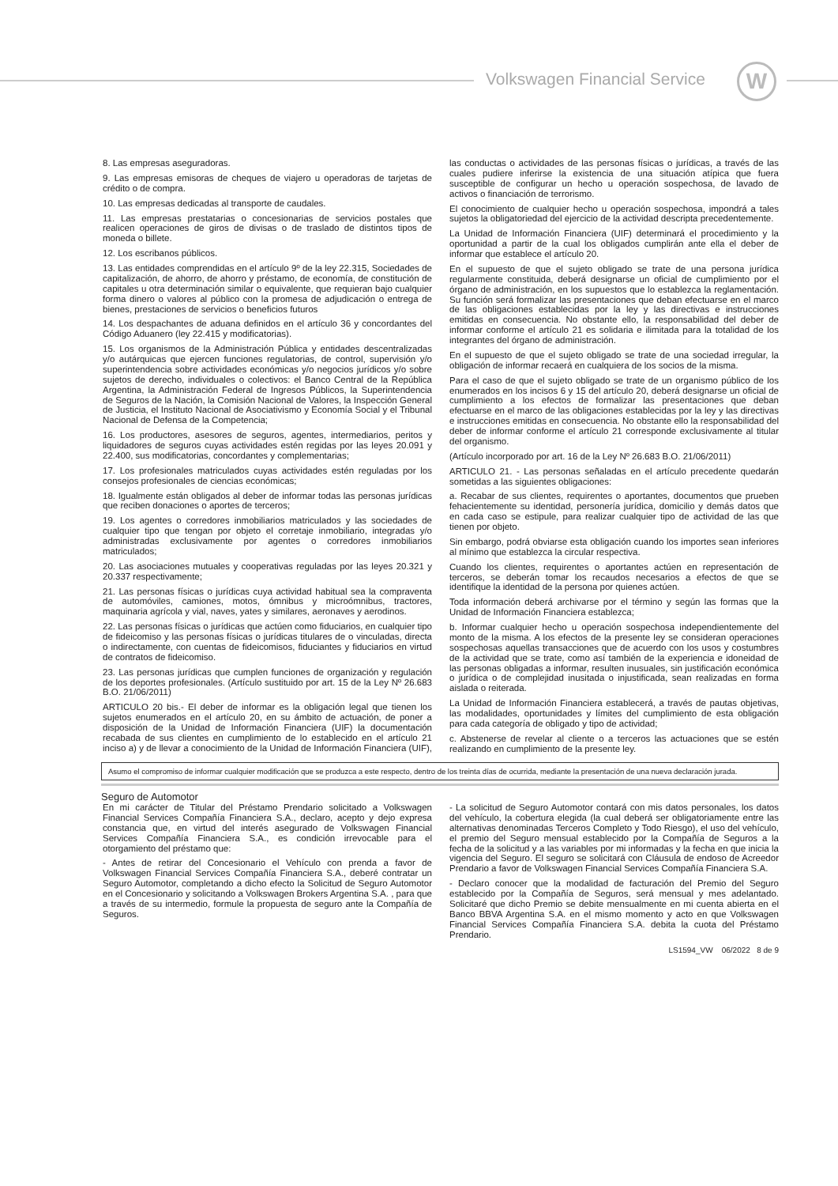Volkswagen Financial Service W
8. Las empresas aseguradoras.
9. Las empresas emisoras de cheques de viajero u operadoras de tarjetas de crédito o de compra.
10. Las empresas dedicadas al transporte de caudales.
11. Las empresas prestatarias o concesionarias de servicios postales que realicen operaciones de giros de divisas o de traslado de distintos tipos de moneda o billete.
12. Los escribanos públicos.
13. Las entidades comprendidas en el artículo 9º de la ley 22.315, Sociedades de capitalización, de ahorro, de ahorro y préstamo, de economía, de constitución de capitales u otra determinación similar o equivalente, que requieran bajo cualquier forma dinero o valores al público con la promesa de adjudicación o entrega de bienes, prestaciones de servicios o beneficios futuros
14. Los despachantes de aduana definidos en el artículo 36 y concordantes del Código Aduanero (ley 22.415 y modificatorias).
15. Los organismos de la Administración Pública y entidades descentralizadas y/o autárquicas que ejercen funciones regulatorias, de control, supervisión y/o superintendencia sobre actividades económicas y/o negocios jurídicos y/o sobre sujetos de derecho, individuales o colectivos: el Banco Central de la República Argentina, la Administración Federal de Ingresos Públicos, la Superintendencia de Seguros de la Nación, la Comisión Nacional de Valores, la Inspección General de Justicia, el Instituto Nacional de Asociativismo y Economía Social y el Tribunal Nacional de Defensa de la Competencia;
16. Los productores, asesores de seguros, agentes, intermediarios, peritos y liquidadores de seguros cuyas actividades estén regidas por las leyes 20.091 y 22.400, sus modificatorias, concordantes y complementarias;
17. Los profesionales matriculados cuyas actividades estén reguladas por los consejos profesionales de ciencias económicas;
18. Igualmente están obligados al deber de informar todas las personas jurídicas que reciben donaciones o aportes de terceros;
19. Los agentes o corredores inmobiliarios matriculados y las sociedades de cualquier tipo que tengan por objeto el corretaje inmobiliario, integradas y/o administradas exclusivamente por agentes o corredores inmobiliarios matriculados;
20. Las asociaciones mutuales y cooperativas reguladas por las leyes 20.321 y 20.337 respectivamente;
21. Las personas físicas o jurídicas cuya actividad habitual sea la compraventa de automóviles, camiones, motos, ómnibus y microómnibus, tractores, maquinaria agrícola y vial, naves, yates y similares, aeronaves y aerodinos.
22. Las personas físicas o jurídicas que actúen como fiduciarios, en cualquier tipo de fideicomiso y las personas físicas o jurídicas titulares de o vinculadas, directa o indirectamente, con cuentas de fideicomisos, fiduciantes y fiduciarios en virtud de contratos de fideicomiso.
23. Las personas jurídicas que cumplen funciones de organización y regulación de los deportes profesionales. (Artículo sustituido por art. 15 de la Ley Nº 26.683 B.O. 21/06/2011)
ARTICULO 20 bis.- El deber de informar es la obligación legal que tienen los sujetos enumerados en el artículo 20, en su ámbito de actuación, de poner a disposición de la Unidad de Información Financiera (UIF) la documentación recabada de sus clientes en cumplimiento de lo establecido en el artículo 21 inciso a) y de llevar a conocimiento de la Unidad de Información Financiera (UIF), las conductas o actividades de las personas físicas o jurídicas, a través de las cuales pudiere inferirse la existencia de una situación atípica que fuera susceptible de configurar un hecho u operación sospechosa, de lavado de activos o financiación de terrorismo.
El conocimiento de cualquier hecho u operación sospechosa, impondrá a tales sujetos la obligatoriedad del ejercicio de la actividad descripta precedentemente.
La Unidad de Información Financiera (UIF) determinará el procedimiento y la oportunidad a partir de la cual los obligados cumplirán ante ella el deber de informar que establece el artículo 20.
En el supuesto de que el sujeto obligado se trate de una persona jurídica regularmente constituida, deberá designarse un oficial de cumplimiento por el órgano de administración, en los supuestos que lo establezca la reglamentación. Su función será formalizar las presentaciones que deban efectuarse en el marco de las obligaciones establecidas por la ley y las directivas e instrucciones emitidas en consecuencia. No obstante ello, la responsabilidad del deber de informar conforme el artículo 21 es solidaria e ilimitada para la totalidad de los integrantes del órgano de administración.
En el supuesto de que el sujeto obligado se trate de una sociedad irregular, la obligación de informar recaerá en cualquiera de los socios de la misma.
Para el caso de que el sujeto obligado se trate de un organismo público de los enumerados en los incisos 6 y 15 del artículo 20, deberá designarse un oficial de cumplimiento a los efectos de formalizar las presentaciones que deban efectuarse en el marco de las obligaciones establecidas por la ley y las directivas e instrucciones emitidas en consecuencia. No obstante ello la responsabilidad del deber de informar conforme el artículo 21 corresponde exclusivamente al titular del organismo.
(Artículo incorporado por art. 16 de la Ley Nº 26.683 B.O. 21/06/2011)
ARTICULO 21. - Las personas señaladas en el artículo precedente quedarán sometidas a las siguientes obligaciones:
a. Recabar de sus clientes, requirentes o aportantes, documentos que prueben fehacientemente su identidad, personería jurídica, domicilio y demás datos que en cada caso se estipule, para realizar cualquier tipo de actividad de las que tienen por objeto.
Sin embargo, podrá obviarse esta obligación cuando los importes sean inferiores al mínimo que establezca la circular respectiva.
Cuando los clientes, requirentes o aportantes actúen en representación de terceros, se deberán tomar los recaudos necesarios a efectos de que se identifique la identidad de la persona por quienes actúen.
Toda información deberá archivarse por el término y según las formas que la Unidad de Información Financiera establezca;
b. Informar cualquier hecho u operación sospechosa independientemente del monto de la misma. A los efectos de la presente ley se consideran operaciones sospechosas aquellas transacciones que de acuerdo con los usos y costumbres de la actividad que se trate, como así también de la experiencia e idoneidad de las personas obligadas a informar, resulten inusuales, sin justificación económica o jurídica o de complejidad inusitada o injustificada, sean realizadas en forma aislada o reiterada.
La Unidad de Información Financiera establecerá, a través de pautas objetivas, las modalidades, oportunidades y límites del cumplimiento de esta obligación para cada categoría de obligado y tipo de actividad;
c. Abstenerse de revelar al cliente o a terceros las actuaciones que se estén realizando en cumplimiento de la presente ley.
Asumo el compromiso de informar cualquier modificación que se produzca a este respecto, dentro de los treinta días de ocurrida, mediante la presentación de una nueva declaración jurada.
Seguro de Automotor
En mi carácter de Titular del Préstamo Prendario solicitado a Volkswagen Financial Services Compañía Financiera S.A., declaro, acepto y dejo expresa constancia que, en virtud del interés asegurado de Volkswagen Financial Services Compañía Financiera S.A., es condición irrevocable para el otorgamiento del préstamo que:
- Antes de retirar del Concesionario el Vehículo con prenda a favor de Volkswagen Financial Services Compañía Financiera S.A., deberé contratar un Seguro Automotor, completando a dicho efecto la Solicitud de Seguro Automotor en el Concesionario y solicitando a Volkswagen Brokers Argentina S.A. , para que a través de su intermedio, formule la propuesta de seguro ante la Compañía de Seguros.
- La solicitud de Seguro Automotor contará con mis datos personales, los datos del vehículo, la cobertura elegida (la cual deberá ser obligatoriamente entre las alternativas denominadas Terceros Completo y Todo Riesgo), el uso del vehículo, el premio del Seguro mensual establecido por la Compañía de Seguros a la fecha de la solicitud y a las variables por mi informadas y la fecha en que inicia la vigencia del Seguro. El seguro se solicitará con Cláusula de endoso de Acreedor Prendario a favor de Volkswagen Financial Services Compañía Financiera S.A.
- Declaro conocer que la modalidad de facturación del Premio del Seguro establecido por la Compañía de Seguros, será mensual y mes adelantado. Solicitaré que dicho Premio se debite mensualmente en mi cuenta abierta en el Banco BBVA Argentina S.A. en el mismo momento y acto en que Volkswagen Financial Services Compañía Financiera S.A. debita la cuota del Préstamo Prendario.
LS1594_VW 06/2022 8 de 9